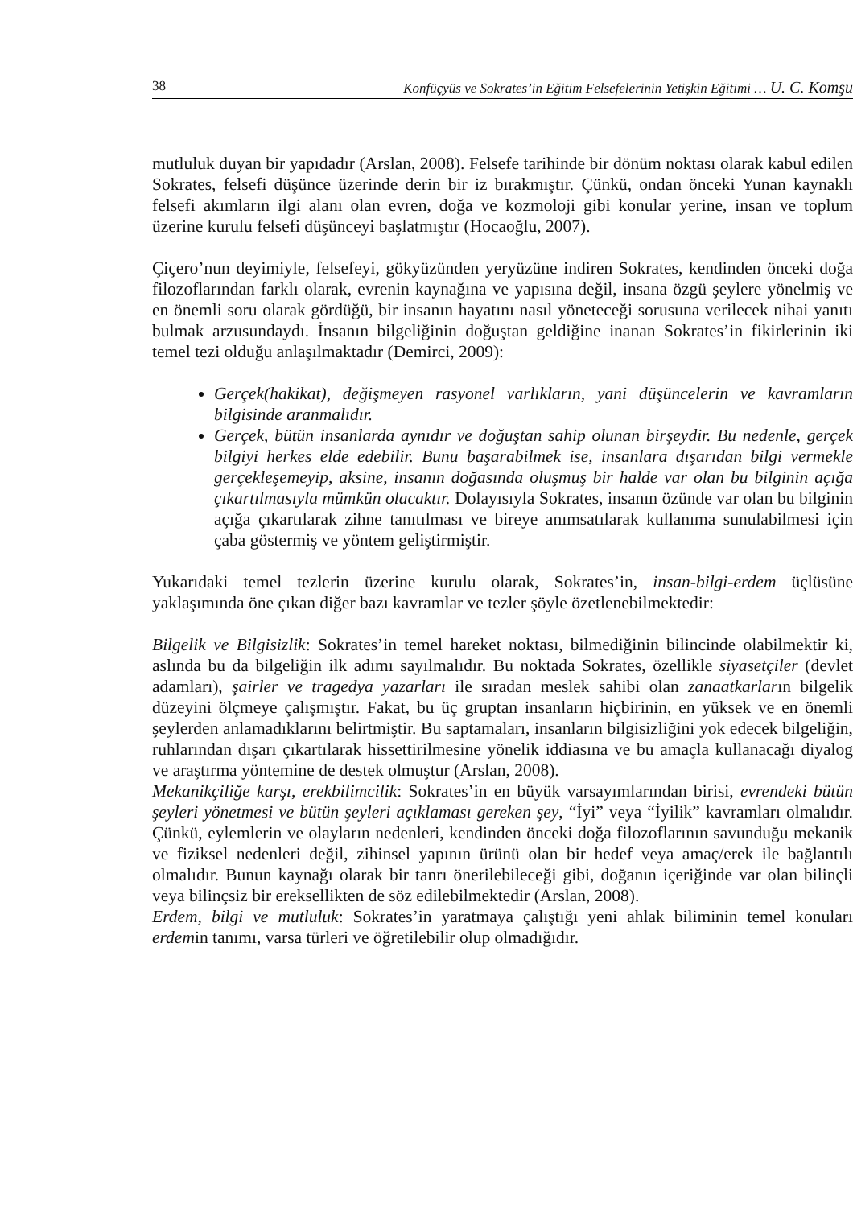38 Konfüçyüs ve Sokrates’in Eğitim Felsefelerinin Yetişkin Eğitimi … U. C. Komşu
mutluluk duyan bir yapıdadır (Arslan, 2008). Felsefe tarihinde bir dönüm noktası olarak kabul edilen Sokrates, felsefi düşünce üzerinde derin bir iz bırakmıştır. Çünkü, ondan önceki Yunan kaynaklı felsefi akımların ilgi alanı olan evren, doğa ve kozmoloji gibi konular yerine, insan ve toplum üzerine kurulu felsefi düşünceyi başlatmıştır (Hocaoğlu, 2007).
Çiçero’nun deyimiyle, felsefeyi, gökyüzünden yeryüzüne indiren Sokrates, kendinden önceki doğa filozoflarından farklı olarak, evrenin kaynağına ve yapısına değil, insana özgü şeylere yönelmiş ve en önemli soru olarak gördüğü, bir insanın hayatını nasıl yöneteceği sorusuna verilecek nihai yanıtı bulmak arzusundaydı. İnsanın bilgeliğinin doğuştan geldiğine inanan Sokrates’in fikirlerinin iki temel tezi olduğu anlaşılmaktadır (Demirci, 2009):
Gerçek(hakikat), değişmeyen rasyonel varlıkların, yani düşüncelerin ve kavramların bilgisinde aranmalıdır.
Gerçek, bütün insanlarda aynıdır ve doğuştan sahip olunan birşeydir. Bu nedenle, gerçek bilgiyi herkes elde edebilir. Bunu başarabilmek ise, insanlara dışarıdan bilgi vermekle gerçekleşemeyip, aksine, insanın doğasında oluşmuş bir halde var olan bu bilginin açığa çıkartılmasıyla mümkün olacaktır. Dolayısıyla Sokrates, insanın özünde var olan bu bilginin açığa çıkartılarak zihne tanıtılması ve bireye anımsatılarak kullanıma sunulabilmesi için çaba göstermiş ve yöntem geliştirmiştir.
Yukarıdaki temel tezlerin üzerine kurulu olarak, Sokrates’in, insan-bilgi-erdem üçlüsüne yaklaşımında öne çıkan diğer bazı kavramlar ve tezler şöyle özetlenebilmektedir:
Bilgelik ve Bilgisizlik: Sokrates’in temel hareket noktası, bilmediğinin bilincinde olabilmektir ki, aslında bu da bilgeliğin ilk adımı sayılmalıdır. Bu noktada Sokrates, özellikle siyasetçiler (devlet adamları), şairler ve tragedya yazarları ile sıradan meslek sahibi olan zanaatkarların bilgelik düzeyini ölçmeye çalışmıştır. Fakat, bu üç gruptan insanların hiçbirinin, en yüksek ve en önemli şeylerden anlamadıklarını belirtmiştir. Bu saptamaları, insanların bilgisizliğini yok edecek bilgeliğin, ruhlarından dışarı çıkartılarak hissettirilmesine yönelik iddiasına ve bu amaçla kullanacağı diyalog ve araştırma yöntemine de destek olmuştur (Arslan, 2008).
Mekanikçiliğe karşı, erekbilimcilik: Sokrates’in en büyük varsayımlarından birisi, evrendeki bütün şeyleri yönetmesi ve bütün şeyleri açıklaması gereken şey, “İyi” veya “İyilik” kavramları olmalıdır. Çünkü, eylemlerin ve olayların nedenleri, kendinden önceki doğa filozoflarının savunduğu mekanik ve fiziksel nedenleri değil, zihinsel yapının ürünü olan bir hedef veya amaç/erek ile bağlantılı olmalıdır. Bunun kaynağı olarak bir tanrı önerilebileceği gibi, doğanın içeriğinde var olan bilinçli veya bilinçsiz bir ereksellikten de söz edilebilmektedir (Arslan, 2008).
Erdem, bilgi ve mutluluk: Sokrates’in yaratmaya çalıştığı yeni ahlak biliminin temel konuları erdemin tanımı, varsa türleri ve öğretilebilir olup olmadığıdır.